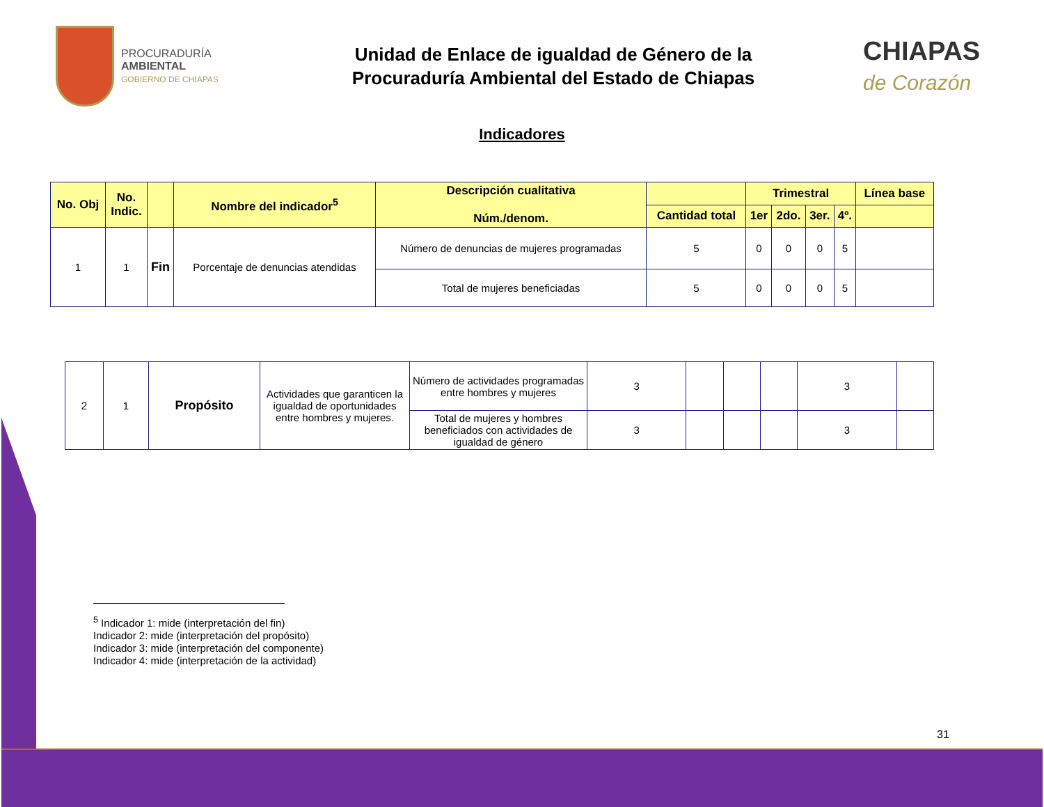PROCURADURÍA
AMBIENTAL
GOBIERNO DE CHIAPAS
Unidad de Enlace de igualdad de Género de la
Procuraduría Ambiental del Estado de Chiapas
CHIAPAS
de Corazón
Indicadores
| No. Obj | No. Indic. | | Nombre del indicador<sup>5</sup> | Descripción cualitativa Núm./denom. | | Trimestral | | | | Línea base |
| --- | --- | --- | --- | --- | --- | --- | --- | --- | --- | --- |
| | | | | | Cantidad total | 1er | 2do. | 3er. | 4º. | |
| 1 | 1 | Fin | Porcentaje de denuncias atendidas | Número de denuncias de mujeres programadas | 5 | 0 | 0 | 0 | 5 | |
| | | | | Total de mujeres beneficiadas | 5 | 0 | 0 | 0 | 5 | |
| 2 | 1 | Propósito | Actividades que garanticen la igualdad de oportunidades entre hombres y mujeres. | Número de actividades programadas entre hombres y mujeres | 3 | | | | 3 | |
| | | | | Total de mujeres y hombres beneficiados con actividades de igualdad de género | 3 | | | | 3 | |
<sup>5</sup> Indicador 1: mide (interpretación del fin)
Indicador 2: mide (interpretación del propósito)
Indicador 3: mide (interpretación del componente)
Indicador 4: mide (interpretación de la actividad)
31